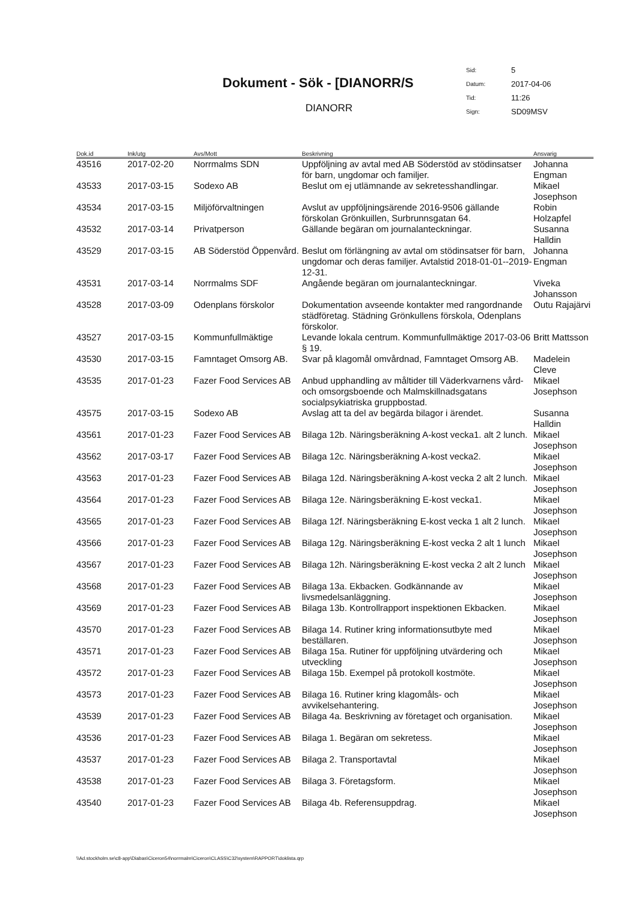Dokument - Sök - [DIANORR/S
DIANORR
| Sid: | 5 |
| Datum: | 2017-04-06 |
| Tid: | 11:26 |
| Sign: | SD09MSV |
| Dok.id | Ink/utg | Avs/Mott | Beskrivning | Ansvarig |
| --- | --- | --- | --- | --- |
| 43516 | 2017-02-20 | Norrmalms SDN | Uppföljning av avtal med AB Söderstöd av stödinsatser för barn, ungdomar och familjer. | Johanna Engman |
| 43533 | 2017-03-15 | Sodexo AB | Beslut om ej utlämnande av sekretesshandlingar. | Mikael Josephson |
| 43534 | 2017-03-15 | Miljöförvaltningen | Avslut av uppföljningsärende 2016-9506 gällande förskolan Grönkuillen, Surbrunnsgatan 64. | Robin Holzapfel |
| 43532 | 2017-03-14 | Privatperson | Gällande begäran om journalanteckningar. | Susanna Halldin |
| 43529 | 2017-03-15 | AB Söderstöd Öppenvård. | Beslut om förlängning av avtal om stödinsatser för barn, ungdomar och deras familjer. Avtalstid 2018-01-01--2019-12-31. | Johanna Engman |
| 43531 | 2017-03-14 | Norrmalms SDF | Angående begäran om journalanteckningar. | Viveka Johansson |
| 43528 | 2017-03-09 | Odenplans förskolor | Dokumentation avseende kontakter med rangordnande städföretag. Städning Grönkullens förskola, Odenplans förskolor. | Outu Rajajärvi |
| 43527 | 2017-03-15 | Kommunfullmäktige | Levande lokala centrum. Kommunfullmäktige 2017-03-06 § 19. | Britt Mattsson |
| 43530 | 2017-03-15 | Famntaget Omsorg AB. | Svar på klagomål omvårdnad, Famntaget Omsorg AB. | Madelein Cleve |
| 43535 | 2017-01-23 | Fazer Food Services AB | Anbud upphandling av måltider till Väderkvarnens vård- och omsorgsboende och Malmskillnadsgatans socialpsykiatriska gruppbostad. | Mikael Josephson |
| 43575 | 2017-03-15 | Sodexo AB | Avslag att ta del av begärda bilagor i ärendet. | Susanna Halldin |
| 43561 | 2017-01-23 | Fazer Food Services AB | Bilaga 12b. Näringsberäkning A-kost vecka1. alt 2 lunch. | Mikael Josephson |
| 43562 | 2017-03-17 | Fazer Food Services AB | Bilaga 12c. Näringsberäkning A-kost vecka2. | Mikael Josephson |
| 43563 | 2017-01-23 | Fazer Food Services AB | Bilaga 12d. Näringsberäkning A-kost vecka 2 alt 2 lunch. | Mikael Josephson |
| 43564 | 2017-01-23 | Fazer Food Services AB | Bilaga 12e. Näringsberäkning E-kost vecka1. | Mikael Josephson |
| 43565 | 2017-01-23 | Fazer Food Services AB | Bilaga 12f. Näringsberäkning E-kost vecka 1 alt 2 lunch. | Mikael Josephson |
| 43566 | 2017-01-23 | Fazer Food Services AB | Bilaga 12g. Näringsberäkning E-kost vecka 2 alt 1 lunch | Mikael Josephson |
| 43567 | 2017-01-23 | Fazer Food Services AB | Bilaga 12h. Näringsberäkning E-kost vecka 2 alt 2 lunch | Mikael Josephson |
| 43568 | 2017-01-23 | Fazer Food Services AB | Bilaga 13a. Ekbacken. Godkännande av livsmedelsanläggning. | Mikael Josephson |
| 43569 | 2017-01-23 | Fazer Food Services AB | Bilaga 13b. Kontrollrapport inspektionen Ekbacken. | Mikael Josephson |
| 43570 | 2017-01-23 | Fazer Food Services AB | Bilaga 14. Rutiner kring informationsutbyte med beställaren. | Mikael Josephson |
| 43571 | 2017-01-23 | Fazer Food Services AB | Bilaga 15a. Rutiner för uppföljning utvärdering och utveckling | Mikael Josephson |
| 43572 | 2017-01-23 | Fazer Food Services AB | Bilaga 15b. Exempel på protokoll kostmöte. | Mikael Josephson |
| 43573 | 2017-01-23 | Fazer Food Services AB | Bilaga 16. Rutiner kring klagomåls- och avvikelsehantering. | Mikael Josephson |
| 43539 | 2017-01-23 | Fazer Food Services AB | Bilaga 4a. Beskrivning av företaget och organisation. | Mikael Josephson |
| 43536 | 2017-01-23 | Fazer Food Services AB | Bilaga 1. Begäran om sekretess. | Mikael Josephson |
| 43537 | 2017-01-23 | Fazer Food Services AB | Bilaga 2. Transportavtal | Mikael Josephson |
| 43538 | 2017-01-23 | Fazer Food Services AB | Bilaga 3. Företagsform. | Mikael Josephson |
| 43540 | 2017-01-23 | Fazer Food Services AB | Bilaga 4b. Referensuppdrag. | Mikael Josephson |
\\Ad.stockholm.se\c8-app\Diabas\Ciceron54\norrmalm\Ciceron\CLASS\C32\system\RAPPORT\doklista.qrp